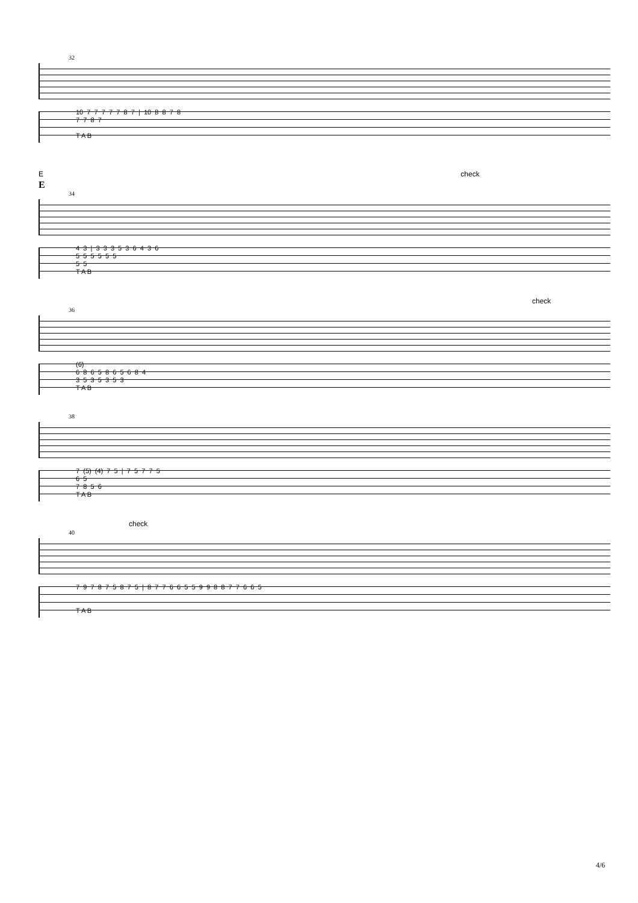32
10 7 7 7 7 7 8 7 | 10 8 8 7 8
7 7 8 7
T A B
E check
E
34
4 3 | 3 3 3 5 3 6 4 3 6
5 5 5 5 5 5
5 5
T A B
check
36
(6)
6 8 6 5 8 6 5 6 8 4
3 5 3 5 3 5 3
T A B
38
7 (5) (4) 7 5 | 7 5 7 7 5
6 5
7 8 5 6
T A B
check
40
7 9 7 8 7 5 8 7 5 | 8 7 7 6 6 5 5 9 9 8 8 7 7 6 6 5
T A B
4/6